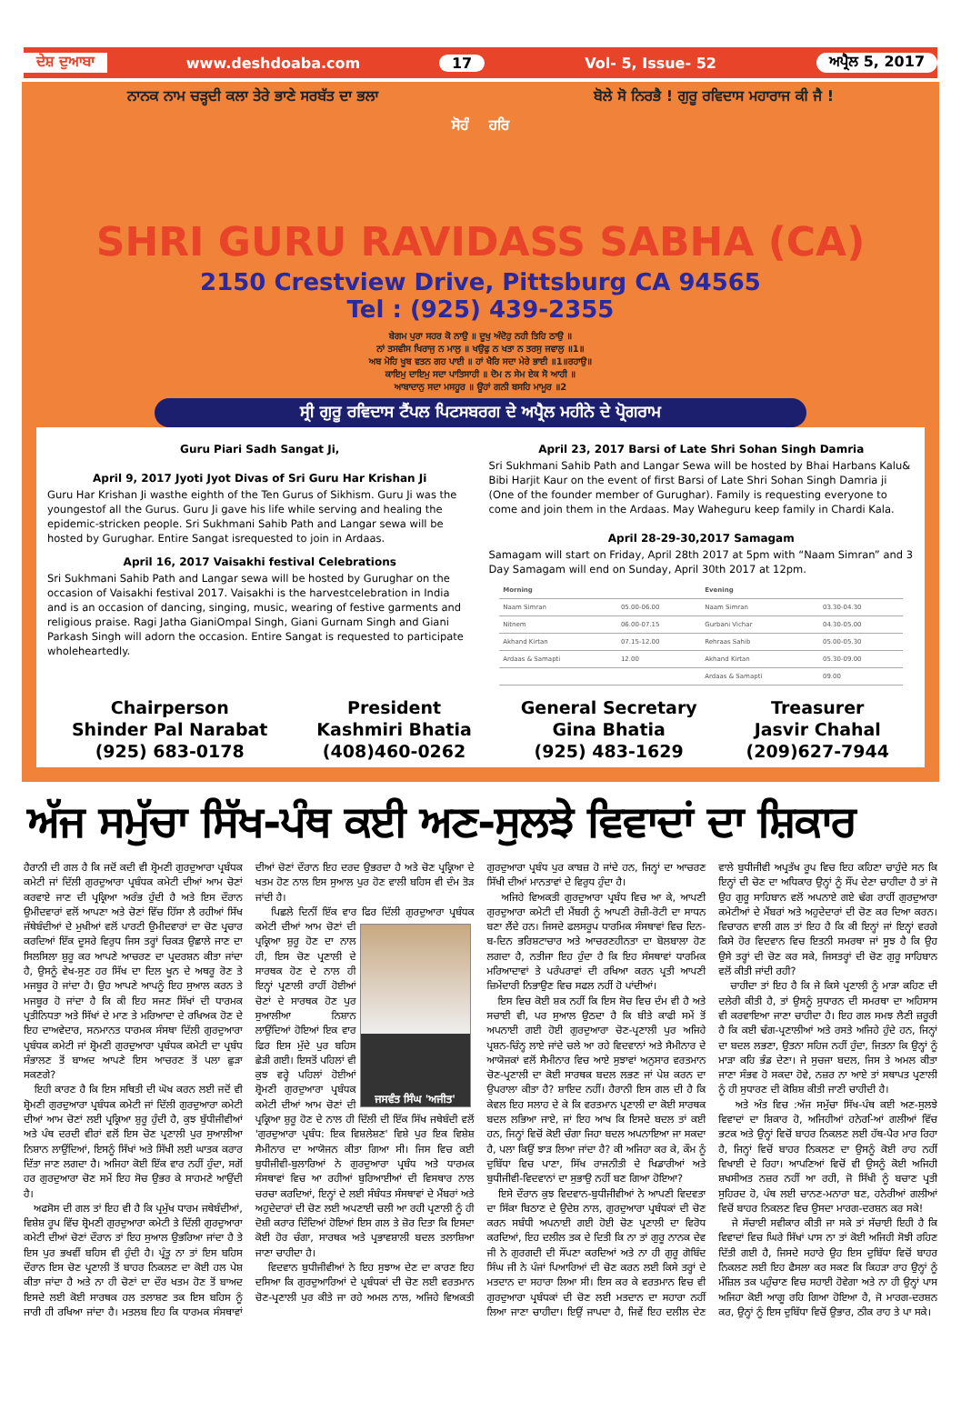ਦੇਸ਼ ਦੁਆਬਾ www.deshdoaba.com 17 Vol- 5, Issue- 52 ਅਪ੍ਰੈਲ 5, 2017
ਨਾਨਕ ਨਾਮ ਚੜ੍ਹਦੀ ਕਲਾ ਤੇਰੇ ਭਾਣੇ ਸਰਬੱਤ ਦਾ ਭਲਾ ਬੋਲੇ ਸੋ ਨਿਰਭੈ ! ਗੁਰੂ ਰਵਿਦਾਸ ਮਹਾਰਾਜ ਕੀ ਜੈ !
ਸੋਹੰ ਹਰਿ
SHRI GURU RAVIDASS SABHA (CA)
2150 Crestview Drive, Pittsburg CA 94565
Tel : (925) 439-2355
ਬੇਗਮ ਪੁਰਾ ਸਹਰ ਕੋ ਨਾਉ ॥ ਦੂਖੁ ਅੰਦੋਹੁ ਨਹੀ ਤਿਹਿ ਠਾਉ ॥
ਨਾਂ ਤਸਵੀਸ ਖਿਰਾਜੁ ਨ ਮਾਲੁ ॥ ਖਉਫੁ ਨ ਖਤਾ ਨ ਤਰਸੁ ਜਵਾਲੁ ॥1॥
ਅਬ ਮੋਹਿ ਖੂਬ ਵਤਨ ਗਹ ਪਾਈ ॥ ਹਾਂ ਖੈਰਿ ਸਦਾ ਮੇਰੇ ਭਾਈ ॥1॥ਰਹਾਉ॥
ਕਾਇਮੁ ਦਾਇਮੁ ਸਦਾ ਪਾਤਿਸਾਹੀ ॥ ਦੋਮ ਨ ਸੇਮ ਏਕ ਸੋ ਆਹੀ ॥
ਆਬਾਦਾਨੁ ਸਦਾ ਮਸਹੂਰ ॥ ਊਹਾਂ ਗਨੀ ਬਸਹਿ ਮਾਮੂਰ ॥2
ਸ੍ਰੀ ਗੁਰੂ ਰਵਿਦਾਸ ਟੈਂਪਲ ਪਿਟਸਬਰਗ ਦੇ ਅਪ੍ਰੈਲ ਮਹੀਨੇ ਦੇ ਪ੍ਰੋਗਰਾਮ
Guru Piari Sadh Sangat Ji,
April 9, 2017 Jyoti Jyot Divas of Sri Guru Har Krishan Ji
Guru Har Krishan Ji wasthe eighth of the Ten Gurus of Sikhism. Guru Ji was the youngestof all the Gurus. Guru Ji gave his life while serving and healing the epidemic-stricken people. Sri Sukhmani Sahib Path and Langar sewa will be hosted by Gurughar. Entire Sangat isrequested to join in Ardaas.
April 16, 2017 Vaisakhi festival Celebrations
Sri Sukhmani Sahib Path and Langar sewa will be hosted by Gurughar on the occasion of Vaisakhi festival 2017. Vaisakhi is the harvestcelebration in India and is an occasion of dancing, singing, music, wearing of festive garments and religious praise. Ragi Jatha GianiOmpal Singh, Giani Gurnam Singh and Giani Parkash Singh will adorn the occasion. Entire Sangat is requested to participate wholeheartedly.
April 23, 2017 Barsi of Late Shri Sohan Singh Damria
Sri Sukhmani Sahib Path and Langar Sewa will be hosted by Bhai Harbans Kalu& Bibi Harjit Kaur on the event of first Barsi of Late Shri Sohan Singh Damria ji (One of the founder member of Gurughar). Family is requesting everyone to come and join them in the Ardaas. May Waheguru keep family in Chardi Kala.
April 28-29-30,2017 Samagam
Samagam will start on Friday, April 28th 2017 at 5pm with “Naam Simran” and 3 Day Samagam will end on Sunday, April 30th 2017 at 12pm.
| Morning | | Evening | |
| --- | --- | --- | --- |
| Naam Simran | 05.00-06.00 | Naam Simran | 03.30-04.30 |
| Nitnem | 06.00-07.15 | Gurbani Vichar | 04.30-05.00 |
| Akhand Kirtan | 07.15-12.00 | Rehraas Sahib | 05.00-05.30 |
| Ardaas & Samapti | 12.00 | Akhand Kirtan | 05.30-09.00 |
| | | Ardaas & Samapti | 09.00 |
Chairperson
Shinder Pal Narabat
(925) 683-0178
President
Kashmiri Bhatia
(408)460-0262
General Secretary
Gina Bhatia
(925) 483-1629
Treasurer
Jasvir Chahal
(209)627-7944
ਅੱਜ ਸਮੁੱਚਾ ਸਿੱਖ-ਪੰਥ ਕਈ ਅਣ-ਸੁਲਝੇ ਵਿਵਾਦਾਂ ਦਾ ਸ਼ਿਕਾਰ
ਹੈਰਾਨੀ ਦੀ ਗਲ ਹੈ ਕਿ ਜਦੋਂ ਕਦੀ ਵੀ ਸ਼੍ਰੋਮਣੀ ਗੁਰਦੁਆਰਾ ਪ੍ਰਬੰਧਕ ਕਮੇਟੀ ਜਾਂ ਦਿੱਲੀ ਗੁਰਦੁਆਰਾ ਪ੍ਰਬੰਧਕ ਕਮੇਟੀ ਦੀਆਂ ਆਮ ਚੋਣਾਂ ਕਰਵਾਏ ਜਾਣ ਦੀ ਪ੍ਰਕ੍ਰਿਆ ਅਰੰਭ ਹੁੰਦੀ ਹੈ ਅਤੇ ਇਸ ਦੌਰਾਨ ਉਮੀਦਵਾਰਾਂ ਵਲੋਂ ਆਪਣਾ ਅਤੇ ਚੋਣਾਂ ਵਿੱਚ ਹਿੱਸਾ ਲੈ ਰਹੀਆਂ ਸਿੱਖ ਜੱਥੇਬੰਦੀਆਂ ਦੇ ਮੁਖੀਆਂ ਵਲੋਂ ਪਾਰਟੀ ਉਮੀਦਵਾਰਾਂ ਦਾ ਚੋਣ ਪ੍ਰਚਾਰ ਕਰਦਿਆਂ ਇੱਕ ਦੂਸਰੇ ਵਿਰੁਧ ਜਿਸ ਤਰ੍ਹਾਂ ਚਿਕੜ ਉਛਾਲੇ ਜਾਣ ਦਾ ਸਿਲਸਿਲਾ ਸ਼ੁਰੂ ਕਰ ਆਪਣੇ ਆਚਰਣ ਦਾ ਪ੍ਰਦਰਸ਼ਨ ਕੀਤਾ ਜਾਂਦਾ ਹੈ, ਉਸਨੂੰ ਵੇਖ-ਸੁਣ ਹਰ ਸਿੱਖ ਦਾ ਦਿਲ ਖੂਨ ਦੇ ਅਥਰੂ ਰੋਣ ਤੇ ਮਜਬੂਰ ਹੋ ਜਾਂਦਾ ਹੈ। ਉਹ ਆਪਣੇ ਆਪਨੂੰ ਇਹ ਸੁਆਲ ਕਰਨ ਤੇ ਮਜਬੂਰ ਹੋ ਜਾਂਦਾ ਹੈ ਕਿ ਕੀ ਇਹ ਸਜਣ ਸਿੱਖਾਂ ਦੀ ਧਾਰਮਕ ਪ੍ਰਤੀਨਿਧਤਾ ਅਤੇ ਸਿੱਖਾਂ ਦੇ ਮਾਣ ਤੇ ਮਰਿਆਦਾ ਦੇ ਰਖਿਅਕ ਹੋਣ ਦੇ ਇਹ ਦਾਅਵੇਦਾਰ, ਸਨਮਾਨਤ ਧਾਰਮਕ ਸੰਸਥਾ ਦਿੱਲੀ ਗੁਰਦੁਆਰਾ ਪ੍ਰਬੰਧਕ ਕਮੇਟੀ ਜਾਂ ਸ਼੍ਰੋਮਣੀ ਗੁਰਦੁਆਰਾ ਪ੍ਰਬੰਧਕ ਕਮੇਟੀ ਦਾ ਪ੍ਰਬੰਧ ਸੰਭਾਲਣ ਤੋਂ ਬਾਅਦ ਆਪਣੇ ਇਸ ਆਚਰਣ ਤੋਂ ਪਲਾ ਛੁੜਾ ਸਕਣਗੇ?
ਇਹੀ ਕਾਰਣ ਹੈ ਕਿ ਇਸ ਸਥਿਤੀ ਦੀ ਘੋਖ ਕਰਨ ਲਈ ਜਦੋਂ ਵੀ ਸ਼੍ਰੋਮਣੀ ਗੁਰਦੁਆਰਾ ਪ੍ਰਬੰਧਕ ਕਮੇਟੀ ਜਾਂ ਦਿੱਲੀ ਗੁਰਦੁਆਰਾ ਕਮੇਟੀ ਦੀਆਂ ਆਮ ਚੋਣਾਂ ਲਈ ਪ੍ਰਕ੍ਰਿਆ ਸ਼ੁਰੂ ਹੁੰਦੀ ਹੈ, ਕੁਝ ਬੁੱਧੀਜੀਵੀਆਂ ਅਤੇ ਪੰਥ ਦਰਦੀ ਵੀਰਾਂ ਵਲੋਂ ਇਸ ਚੋਣ ਪ੍ਰਣਾਲੀ ਪੁਰ ਸੁਆਲੀਆ ਨਿਸ਼ਾਨ ਲਾਉਂਦਿਆਂ, ਇਸਨੂੰ ਸਿੱਖਾਂ ਅਤੇ ਸਿੱਖੀ ਲਈ ਘਾਤਕ ਕਰਾਰ ਦਿੱਤਾ ਜਾਣ ਲਗਦਾ ਹੈ। ਅਜਿਹਾ ਕੋਈ ਇੱਕ ਵਾਰ ਨਹੀਂ ਹੁੰਦਾ, ਸਗੋਂ ਹਰ ਗੁਰਦੁਆਰਾ ਚੋਣ ਸਮੇਂ ਇਹ ਸੋਚ ਉਭਰ ਕੇ ਸਾਹਮਣੇ ਆਉਂਦੀ ਹੈ।
ਅਫਸੋਸ ਦੀ ਗਲ ਤਾਂ ਇਹ ਵੀ ਹੈ ਕਿ ਪ੍ਰਮੁੱਖ ਧਾਰਮ ਜਥੇਬੰਦੀਆਂ, ਵਿਸ਼ੇਸ਼ ਰੂਪ ਵਿੱਚ ਸ਼੍ਰੋਮਣੀ ਗੁਰਦੁਆਰਾ ਕਮੇਟੀ ਤੇ ਦਿੱਲੀ ਗੁਰਦੁਆਰਾ ਕਮੇਟੀ ਦੀਆਂ ਚੋਣਾਂ ਦੌਰਾਨ ਤਾਂ ਇਹ ਸੁਆਲ ਉਭਰਿਆ ਜਾਂਦਾ ਹੈ ਤੇ ਇਸ ਪੁਰ ਭਖਵੀਂ ਬਹਿਸ ਵੀ ਹੁੰਦੀ ਹੈ। ਪ੍ਰੰਤੂ ਨਾ ਤਾਂ ਇਸ ਬਹਿਸ ਦੌਰਾਨ ਇਸ ਚੋਣ ਪ੍ਰਣਾਲੀ ਤੋਂ ਬਾਹਰ ਨਿਕਲਣ ਦਾ ਕੋਈ ਹਲ ਪੇਸ਼ ਕੀਤਾ ਜਾਂਦਾ ਹੈ ਅਤੇ ਨਾ ਹੀ ਚੋਣਾਂ ਦਾ ਦੌਰ ਖਤਮ ਹੋਣ ਤੋਂ ਬਾਅਦ ਇਸਦੇ ਲਈ ਕੋਈ ਸਾਰਥਕ ਹਲ ਤਲਾਸ਼ਣ ਤਕ ਇਸ ਬਹਿਸ ਨੂੰ ਜਾਰੀ ਹੀ ਰਖਿਆ ਜਾਂਦਾ ਹੈ। ਮਤਲਬ ਇਹ ਕਿ ਧਾਰਮਕ ਸੰਸਥਾਵਾਂ ਦੀਆਂ ਚੋਣਾਂ ਦੌਰਾਨ ਇਹ ਦਰਦ ਉਭਰਦਾ ਹੈ ਅਤੇ ਚੋਣ ਪ੍ਰਕ੍ਰਿਆ ਦੇ ਖਤਮ ਹੋਣ ਨਾਲ ਇਸ ਸੁਆਲ ਪੁਰ ਹੋਣ ਵਾਲੀ ਬਹਿਸ ਵੀ ਦੰਮ ਤੋੜ ਜਾਂਦੀ ਹੈ।
ਪਿਛਲੇ ਦਿਨੀਂ ਇੱਕ ਵਾਰ ਫਿਰ ਦਿੱਲੀ ਗੁਰਦੁਆਰਾ ਪ੍ਰਬੰਧਕ ਕਮੇਟੀ ਦੀਆਂ ਆਮ
ਜਸਵੰਤ ਸਿੰਘ 'ਅਜੀਤ'
ਚੋਣਾਂ ਦੀ ਪ੍ਰਕ੍ਰਿਆ ਸ਼ੁਰੂ ਹੋਣ ਦਾ ਨਾਲ ਹੀ, ਇਸ ਚੋਣ ਪ੍ਰਣਾਲੀ ਦੇ ਸਾਰਥਕ ਹੋਣ ਦੇ ਨਾਲ ਹੀ ਇਨ੍ਹਾਂ ਪ੍ਰਣਾਲੀ ਰਾਹੀਂ ਹੋਈਆਂ ਚੋਣਾਂ ਦੇ ਸਾਰਥਕ ਹੋਣ ਪੁਰ ਸੁਆਲੀਆ ਨਿਸ਼ਾਨ ਲਾਉਂਦਿਆਂ ਹੋਇਆਂ ਇਕ ਵਾਰ ਫਿਰ ਇਸ ਮੁੱਦੇ ਪੁਰ ਬਹਿਸ ਛੇੜੀ ਗਈ। ਇਸਤੋਂ ਪਹਿਲਾਂ ਵੀ ਕੁਝ ਵਰ੍ਹੇ ਪਹਿਲਾਂ ਹੋਈਆਂ ਸ਼੍ਰੋਮਣੀ ਗੁਰਦੁਆਰਾ ਪ੍ਰਬੰਧਕ ਕਮੇਟੀ ਦੀਆਂ ਆਮ ਚੋਣਾਂ ਦੀ ਪ੍ਰਕ੍ਰਿਆ ਸ਼ੁਰੂ ਹੋਣ ਦੇ ਨਾਲ ਹੀ ਦਿੱਲੀ ਦੀ ਇੱਕ ਸਿੱਖ ਜਥੇਬੰਦੀ ਵਲੋਂ 'ਗੁਰਦੁਆਰਾ ਪ੍ਰਬੰਧ: ਇਕ ਵਿਸ਼ਲੇਸ਼ਣ' ਵਿਸ਼ੇ ਪੁਰ ਇਕ ਵਿਸ਼ੇਸ਼ ਸੈਮੀਨਾਰ ਦਾ ਆਯੋਜਨ ਕੀਤਾ ਗਿਆ ਸੀ। ਜਿਸ ਵਿਚ ਕਈ ਬੁਧੀਜੀਵੀ-ਬੁਲਾਰਿਆਂ ਨੇ ਗੁਰਦੁਆਰਾ ਪ੍ਰਬੰਧ ਅਤੇ ਧਾਰਮਕ ਸੰਸਥਾਵਾਂ ਵਿਚ ਆ ਰਹੀਆਂ ਬੁਰਿਆਈਆਂ ਦੀ ਵਿਸਥਾਰ ਨਾਲ ਚਰਚਾ ਕਰਦਿਆਂ, ਇਨ੍ਹਾਂ ਦੇ ਲਈ ਸੰਬੰਧਤ ਸੰਸਥਾਵਾਂ ਦੇ ਮੈਂਬਰਾਂ ਅਤੇ ਅਹੁਦੇਦਾਰਾਂ ਦੀ ਚੋਣ ਲਈ ਅਪਣਾਈ ਚਲੀ ਆ ਰਹੀ ਪ੍ਰਣਾਲੀ ਨੂੰ ਹੀ ਦੋਸ਼ੀ ਕਰਾਰ ਦਿੰਦਿਆਂ ਹੋਇਆਂ ਇਸ ਗਲ ਤੇ ਜ਼ੋਰ ਦਿਤਾ ਕਿ ਇਸਦਾ ਕੋਈ ਹੋਰ ਚੰਗਾ, ਸਾਰਥਕ ਅਤੇ ਪ੍ਰਭਾਵਸ਼ਾਲੀ ਬਦਲ ਤਲਾਸ਼ਿਆ ਜਾਣਾ ਚਾਹੀਦਾ ਹੈ।
ਵਿਦਵਾਨ ਬੁਧੀਜੀਵੀਆਂ ਨੇ ਇਹ ਸੁਝਾਅ ਦੇਣ ਦਾ ਕਾਰਣ ਇਹ ਦਸਿਆ ਕਿ ਗੁਰਦੁਆਰਿਆਂ ਦੇ ਪ੍ਰਬੰਧਕਾਂ ਦੀ ਚੋਣ ਲਈ ਵਰਤਮਾਨ ਚੋਣ-ਪ੍ਰਣਾਲੀ ਪੁਰ ਕੀਤੇ ਜਾ ਰਹੇ ਅਮਲ ਨਾਲ, ਅਜਿਹੇ ਵਿਅਕਤੀ ਗੁਰਦੁਆਰਾ ਪ੍ਰਬੰਧ ਪੁਰ ਕਾਬਜ਼ ਹੋ ਜਾਂਦੇ ਹਨ, ਜਿਨ੍ਹਾਂ ਦਾ ਆਚਰਣ ਸਿੱਖੀ ਦੀਆਂ ਮਾਨਤਾਵਾਂ ਦੇ ਵਿਰੁਧ ਹੁੰਦਾ ਹੈ।
ਅਜਿਹੇ ਵਿਅਕਤੀ ਗੁਰਦੁਆਰਾ ਪ੍ਰਬੰਧ ਵਿਚ ਆ ਕੇ, ਆਪਣੀ ਗੁਰਦੁਆਰਾ ਕਮੇਟੀ ਦੀ ਮੈਂਬਰੀ ਨੂੰ ਆਪਣੀ ਰੋਜ਼ੀ-ਰੋਟੀ ਦਾ ਸਾਧਨ ਬਣਾ ਲੈਂਦੇ ਹਨ। ਜਿਸਦੇ ਫਲਸਰੂਪ ਧਾਰਮਿਕ ਸੰਸਥਾਵਾਂ ਵਿਚ ਦਿਨ-ਬ-ਦਿਨ ਭਰਿਸ਼ਟਾਚਾਰ ਅਤੇ ਆਚਰਣਹੀਨਤਾ ਦਾ ਬੋਲਬਾਲਾ ਹੋਣ ਲਗਦਾ ਹੈ, ਨਤੀਜਾ ਇਹ ਹੁੰਦਾ ਹੈ ਕਿ ਇਹ ਸੰਸਥਾਵਾਂ ਧਾਰਮਿਕ ਮਰਿਆਦਾਵਾਂ ਤੇ ਪਰੰਪਰਾਵਾਂ ਦੀ ਰਖਿਆ ਕਰਨ ਪ੍ਰਤੀ ਆਪਣੀ ਜ਼ਿਮੇਂਦਾਰੀ ਨਿਭਾਉਣ ਵਿਚ ਸਫਲ ਨਹੀਂ ਹੋ ਪਾਂਦੀਆਂ।
ਇਸ ਵਿਚ ਕੋਈ ਸ਼ਕ ਨਹੀਂ ਕਿ ਇਸ ਸੋਚ ਵਿਚ ਦੰਮ ਵੀ ਹੈ ਅਤੇ ਸਚਾਈ ਵੀ, ਪਰ ਸੁਆਲ ਉਠਦਾ ਹੈ ਕਿ ਬੀਤੇ ਕਾਫੀ ਸਮੇਂ ਤੋਂ ਅਪਨਾਈ ਗਈ ਹੋਈ ਗੁਰਦੁਆਰਾ ਚੋਣ-ਪ੍ਰਣਾਲੀ ਪੁਰ ਅਜਿਹੇ ਪ੍ਰਸ਼ਨ-ਚਿੰਨ੍ਹ ਲਾਏ ਜਾਂਦੇ ਚਲੇ ਆ ਰਹੇ ਵਿਦਵਾਨਾਂ ਅਤੇ ਸੈਮੀਨਾਰ ਦੇ ਆਯੋਜਕਾਂ ਵਲੋਂ ਸੈਮੀਨਾਰ ਵਿਚ ਆਏ ਸੁਝਾਵਾਂ ਅਨੁਸਾਰ ਵਰਤਮਾਨ ਚੋਣ-ਪ੍ਰਣਾਲੀ ਦਾ ਕੋਈ ਸਾਰਥਕ ਬਦਲ ਲਭਣ ਜਾਂ ਪੇਸ਼ ਕਰਨ ਦਾ ਉਪਰਾਲਾ ਕੀਤਾ ਹੈ? ਸ਼ਾਇਦ ਨਹੀਂ। ਹੈਰਾਨੀ ਇਸ ਗਲ ਦੀ ਹੈ ਕਿ ਕੇਵਲ ਇਹ ਸਲਾਹ ਦੇ ਕੇ ਕਿ ਵਰਤਮਾਨ ਪ੍ਰਣਾਲੀ ਦਾ ਕੋਈ ਸਾਰਥਕ ਬਦਲ ਲਭਿਆ ਜਾਏ, ਜਾਂ ਇਹ ਆਖ ਕਿ ਇਸਦੇ ਬਦਲ ਤਾਂ ਕਈ ਹਨ, ਜਿਨ੍ਹਾਂ ਵਿਚੋਂ ਕੋਈ ਚੰਗਾ ਜਿਹਾ ਬਦਲ ਅਪਨਾਇਆ ਜਾ ਸਕਦਾ ਹੈ, ਪਲਾ ਕਿਉਂ ਝਾੜ ਲਿਆ ਜਾਂਦਾ ਹੈ? ਕੀ ਅਜਿਹਾ ਕਰ ਕੇ, ਕੌਮ ਨੂੰ ਦੁਬਿੱਧਾ ਵਿਚ ਪਾਣਾ, ਸਿੱਖ ਰਾਜਨੀਤੀ ਦੇ ਖਿਡਾਰੀਆਂ ਅਤੇ ਬੁਧੀਜੀਵੀ-ਵਿਦਵਾਨਾਂ ਦਾ ਸੁਭਾਉ ਨਹੀਂ ਬਣ ਗਿਆ ਹੋਇਆ?
ਇਸੇ ਦੌਰਾਨ ਕੁਝ ਵਿਦਵਾਨ-ਬੁਧੀਜੀਵੀਆਂ ਨੇ ਆਪਣੀ ਵਿਦਵਤਾ ਦਾ ਸਿੱਕਾ ਬਿਠਾਣ ਦੇ ਉਦੇਸ਼ ਨਾਲ, ਗੁਰਦੁਆਰਾ ਪ੍ਰਬੰਧਕਾਂ ਦੀ ਚੋਣ ਕਰਨ ਸਬੰਧੀ ਅਪਨਾਈ ਗਈ ਹੋਈ ਚੋਣ ਪ੍ਰਣਾਲੀ ਦਾ ਵਿਰੋਧ ਕਰਦਿਆਂ, ਇਹ ਦਲੀਲ ਤਕ ਦੇ ਦਿਤੀ ਕਿ ਨਾ ਤਾਂ ਗੁਰੂ ਨਾਨਕ ਦੇਵ ਜੀ ਨੇ ਗੁਰਗਦੀ ਦੀ ਸੌਂਪਣਾ ਕਰਦਿਆਂ ਅਤੇ ਨਾ ਹੀ ਗੁਰੂ ਗੋਬਿੰਦ ਸਿੰਘ ਜੀ ਨੇ ਪੰਜਾਂ ਪਿਆਰਿਆਂ ਦੀ ਚੋਣ ਕਰਨ ਲਈ ਕਿਸੇ ਤਰ੍ਹਾਂ ਦੇ ਮਤਦਾਨ ਦਾ ਸਹਾਰਾ ਲਿਆ ਸੀ। ਇਸ ਕਰ ਕੇ ਵਰਤਮਾਨ ਵਿਚ ਵੀ ਗੁਰਦੁਆਰਾ ਪ੍ਰਬੰਧਕਾਂ ਦੀ ਚੋਣ ਲਈ ਮਤਦਾਨ ਦਾ ਸਹਾਰਾ ਨਹੀਂ ਲਿਆ ਜਾਣਾ ਚਾਹੀਦਾ। ਇਉਂ ਜਾਪਦਾ ਹੈ, ਜਿਵੇਂ ਇਹ ਦਲੀਲ ਦੇਣ ਵਾਲੇ ਬੁਧੀਜੀਵੀ ਅਪ੍ਰਤੱਖ ਰੂਪ ਵਿਚ ਇਹ ਕਹਿਣਾ ਚਾਹੁੰਦੇ ਸਨ ਕਿ ਇਨ੍ਹਾਂ ਦੀ ਚੋਣ ਦਾ ਅਧਿਕਾਰ ਉਨ੍ਹਾਂ ਨੂੰ ਸੌਂਪ ਦੇਣਾ ਚਾਹੀਦਾ ਹੈ ਤਾਂ ਜੋ ਉਹ ਗੁਰੂ ਸਾਹਿਬਾਨ ਵਲੋਂ ਅਪਨਾਏ ਗਏ ਢੰਗ ਰਾਹੀਂ ਗੁਰਦੁਆਰਾ ਕਮੇਟੀਆਂ ਦੇ ਮੈਂਬਰਾਂ ਅਤੇ ਅਹੁਦੇਦਾਰਾਂ ਦੀ ਚੋਣ ਕਰ ਦਿਆ ਕਰਨ। ਵਿਚਾਰਨ ਵਾਲੀ ਗਲ ਤਾਂ ਇਹ ਹੈ ਕਿ ਕੀ ਇਨ੍ਹਾਂ ਜਾਂ ਇਨ੍ਹਾਂ ਵਰਗੇ ਕਿਸੇ ਹੋਰ ਵਿਦਵਾਨ ਵਿਚ ਇਤਨੀ ਸਮਰਥਾ ਜਾਂ ਸੂਝ ਹੈ ਕਿ ਉਹ ਉਸੇ ਤਰ੍ਹਾਂ ਦੀ ਚੋਣ ਕਰ ਸਕੇ, ਜਿਸਤਰ੍ਹਾਂ ਦੀ ਚੋਣ ਗੁਰੂ ਸਾਹਿਬਾਨ ਵਲੋਂ ਕੀਤੀ ਜਾਂਦੀ ਰਹੀ?
ਚਾਹੀਦਾ ਤਾਂ ਇਹ ਹੈ ਕਿ ਜੇ ਕਿਸੇ ਪ੍ਰਣਾਲੀ ਨੂੰ ਮਾੜਾ ਕਹਿਣ ਦੀ ਦਲੇਰੀ ਕੀਤੀ ਹੈ, ਤਾਂ ਉਸਨੂੰ ਸੁਧਾਰਨ ਦੀ ਸਮਰਥਾ ਦਾ ਅਹਿਸਾਸ ਵੀ ਕਰਵਾਇਆ ਜਾਣਾ ਚਾਹੀਦਾ ਹੈ। ਇਹ ਗਲ ਸਮਝ ਲੈਣੀ ਜ਼ਰੂਰੀ ਹੈ ਕਿ ਕਈ ਢੰਗ-ਪ੍ਰਣਾਲੀਆਂ ਅਤੇ ਰਸਤੇ ਅਜਿਹੇ ਹੁੰਦੇ ਹਨ, ਜਿਨ੍ਹਾਂ ਦਾ ਬਦਲ ਲਭਣਾ, ਉਤਨਾ ਸਹਿਜ ਨਹੀਂ ਹੁੰਦਾ, ਜਿਤਨਾ ਕਿ ਉਨ੍ਹਾਂ ਨੂੰ ਮਾੜਾ ਕਹਿ ਭੰਡ ਦੇਣਾ। ਜੇ ਸੁਚਜਾ ਬਦਲ, ਜਿਸ ਤੇ ਅਮਲ ਕੀਤਾ ਜਾਣਾ ਸੰਭਵ ਹੋ ਸਕਦਾ ਹੋਵੇ, ਨਜ਼ਰ ਨਾ ਆਏ ਤਾਂ ਸਥਾਪਤ ਪ੍ਰਣਾਲੀ ਨੂੰ ਹੀ ਸੁਧਾਰਣ ਦੀ ਕੋਸ਼ਿਸ਼ ਕੀਤੀ ਜਾਣੀ ਚਾਹੀਦੀ ਹੈ।
ਅਤੇ ਅੰਤ ਵਿਚ :ਅੱਜ ਸਮੁੱਚਾ ਸਿੱਖ-ਪੰਥ ਕਈ ਅਣ-ਸੁਲਝੇ ਵਿਵਾਦਾਂ ਦਾ ਸ਼ਿਕਾਰ ਹੋ, ਅਜਿਹੀਆਂ ਹਨੇਰ-ਿਆਂ ਗਲੀਆਂ ਵਿੱਚ ਭਟਕ ਅਤੇ ਉਨ੍ਹਾਂ ਵਿਚੋਂ ਬਾਹਰ ਨਿਕਲਣ ਲਈ ਹੱਥ-ਪੈਰ ਮਾਰ ਰਿਹਾ ਹੈ, ਜਿਨ੍ਹਾਂ ਵਿਚੋਂ ਬਾਹਰ ਨਿਕਲਣ ਦਾ ਉਸਨੂੰ ਕੋਈ ਰਾਹ ਨਹੀਂ ਵਿਖਾਈ ਦੇ ਰਿਹਾ। ਆਪਣਿਆਂ ਵਿਚੋਂ ਵੀ ਉਸਨੂੰ ਕੋਈ ਅਜਿਹੀ ਸ਼ਖਸੀਅਤ ਨਜ਼ਰ ਨਹੀਂ ਆ ਰਹੀ, ਜੋ ਸਿੱਖੀ ਨੂੰ ਬਚਾਣ ਪ੍ਰਤੀ ਸੁਹਿਰਦ ਹੋ, ਪੰਥ ਲਈ ਚਾਨਣ-ਮਨਾਰਾ ਬਣ, ਹਨੇਰੀਆਂ ਗਲੀਆਂ ਵਿਚੋਂ ਬਾਹਰ ਨਿਕਲਣ ਵਿਚ ਉਸਦਾ ਮਾਰਗ-ਦਰਸ਼ਨ ਕਰ ਸਕੇ!
ਜੇ ਸੱਚਾਈ ਸਵੀਕਾਰ ਕੀਤੀ ਜਾ ਸਕੇ ਤਾਂ ਸੱਚਾਈ ਇਹੀ ਹੈ ਕਿ ਵਿਵਾਦਾਂ ਵਿਚ ਘਿਰੇ ਸਿੱਖਾਂ ਪਾਸ ਨਾ ਤਾਂ ਕੋਈ ਅਜਿਹੀ ਸੋਝੀ ਰਹਿਣ ਦਿੱਤੀ ਗਈ ਹੈ, ਜਿਸਦੇ ਸਹਾਰੇ ਉਹ ਇਸ ਦੁਬਿੱਧਾ ਵਿਚੋਂ ਬਾਹਰ ਨਿਕਲਣ ਲਈ ਇਹ ਫੈਸਲਾ ਕਰ ਸਕਣ ਕਿ ਕਿਹੜਾ ਰਾਹ ਉਨ੍ਹਾਂ ਨੂੰ ਮੰਜ਼ਿਲ ਤਕ ਪਹੁੰਚਾਣ ਵਿਚ ਸਹਾਈ ਹੋਵੇਗਾ ਅਤੇ ਨਾ ਹੀ ਉਨ੍ਹਾਂ ਪਾਸ ਅਜਿਹਾ ਕੋਈ ਆਗੂ ਰਹਿ ਗਿਆ ਹੋਇਆ ਹੈ, ਜੋ ਮਾਰਗ-ਦਰਸ਼ਨ ਕਰ, ਉਨ੍ਹਾਂ ਨੂੰ ਇਸ ਦੁਬਿੱਧਾ ਵਿਚੋਂ ਉਭਾਰ, ਠੀਕ ਰਾਹ ਤੇ ਪਾ ਸਕੇ।